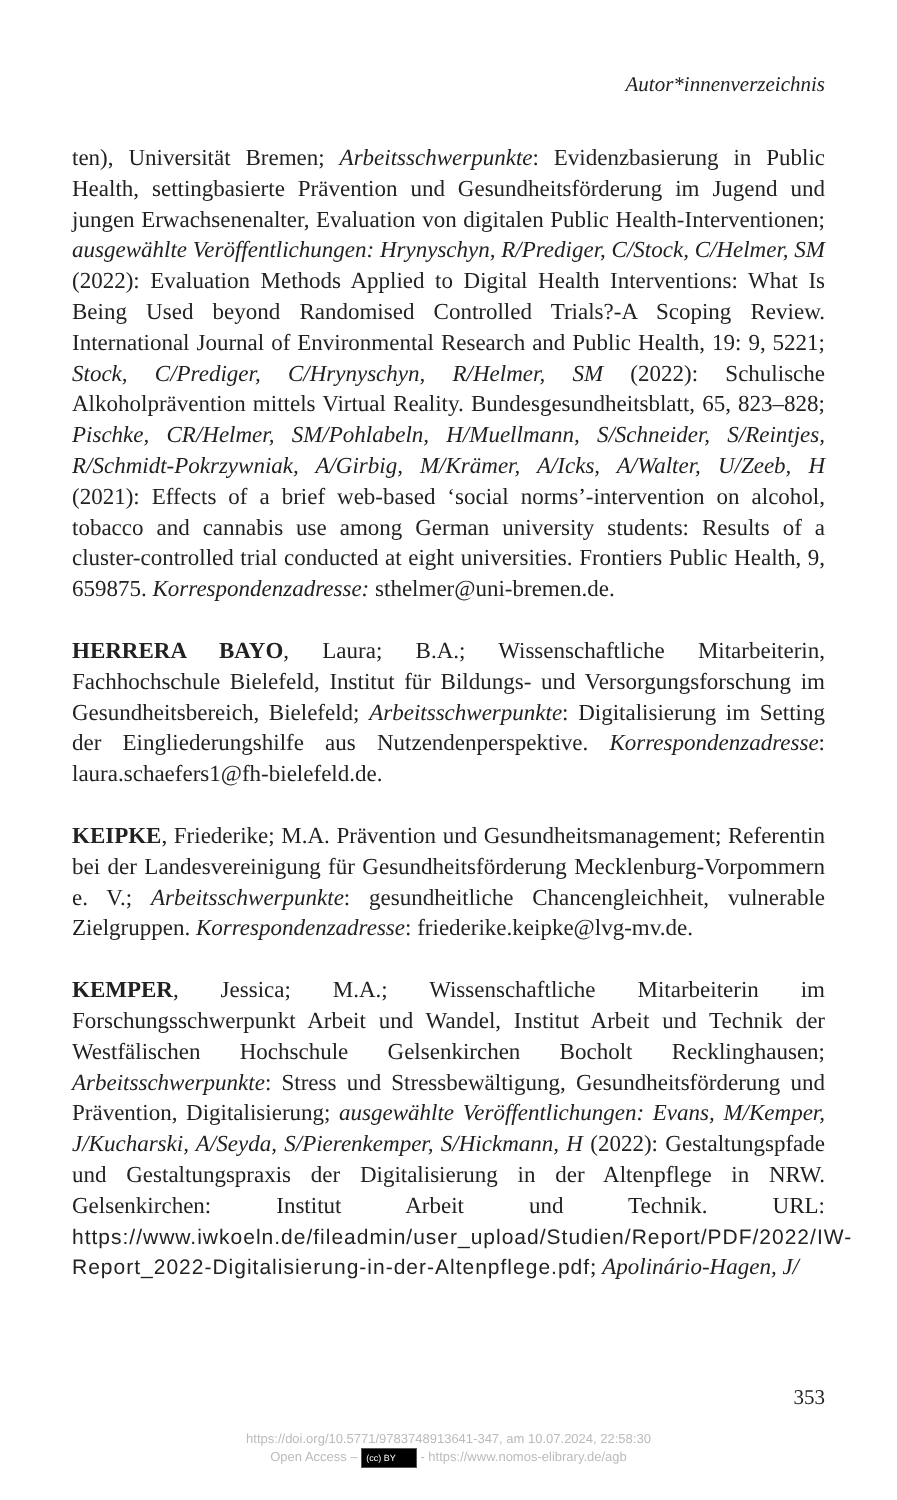Autor*innenverzeichnis
ten), Universität Bremen; Arbeitsschwerpunkte: Evidenzbasierung in Public Health, settingbasierte Prävention und Gesundheitsförderung im Jugend und jungen Erwachsenenalter, Evaluation von digitalen Public Health-Interventionen; ausgewählte Veröffentlichungen: Hrynyschyn, R/Prediger, C/Stock, C/Helmer, SM (2022): Evaluation Methods Applied to Digital Health Interventions: What Is Being Used beyond Randomised Controlled Trials?-A Scoping Review. International Journal of Environmental Research and Public Health, 19: 9, 5221; Stock, C/Prediger, C/Hrynyschyn, R/Helmer, SM (2022): Schulische Alkoholprävention mittels Virtual Reality. Bundesgesundheitsblatt, 65, 823–828; Pischke, CR/Helmer, SM/Pohlabeln, H/Muellmann, S/Schneider, S/Reintjes, R/Schmidt-Pokrzywniak, A/Girbig, M/Krämer, A/Icks, A/Walter, U/Zeeb, H (2021): Effects of a brief web-based ‘social norms’-intervention on alcohol, tobacco and cannabis use among German university students: Results of a cluster-controlled trial conducted at eight universities. Frontiers Public Health, 9, 659875. Korrespondenzadresse: sthelmer@uni-bremen.de.
HERRERA BAYO, Laura; B.A.; Wissenschaftliche Mitarbeiterin, Fachhochschule Bielefeld, Institut für Bildungs- und Versorgungsforschung im Gesundheitsbereich, Bielefeld; Arbeitsschwerpunkte: Digitalisierung im Setting der Eingliederungshilfe aus Nutzendenperspektive. Korrespondenzadresse: laura.schaefers1@fh-bielefeld.de.
KEIPKE, Friederike; M.A. Prävention und Gesundheitsmanagement; Referentin bei der Landesvereinigung für Gesundheitsförderung Mecklenburg-Vorpommern e. V.; Arbeitsschwerpunkte: gesundheitliche Chancengleichheit, vulnerable Zielgruppen. Korrespondenzadresse: friederike.keipke@lvg-mv.de.
KEMPER, Jessica; M.A.; Wissenschaftliche Mitarbeiterin im Forschungsschwerpunkt Arbeit und Wandel, Institut Arbeit und Technik der Westfälischen Hochschule Gelsenkirchen Bocholt Recklinghausen; Arbeitsschwerpunkte: Stress und Stressbewältigung, Gesundheitsförderung und Prävention, Digitalisierung; ausgewählte Veröffentlichungen: Evans, M/Kemper, J/Kucharski, A/Seyda, S/Pierenkemper, S/Hickmann, H (2022): Gestaltungspfade und Gestaltungspraxis der Digitalisierung in der Altenpflege in NRW. Gelsenkirchen: Institut Arbeit und Technik. URL: https://www.iwkoeln.de/fileadmin/user_upload/Studien/Report/PDF/2022/IW-Report_2022-Digitalisierung-in-der-Altenpflege.pdf; Apolinário-Hagen, J/
353
https://doi.org/10.5771/9783748913641-347, am 10.07.2024, 22:58:30
Open Access – (cc) BY - https://www.nomos-elibrary.de/agb